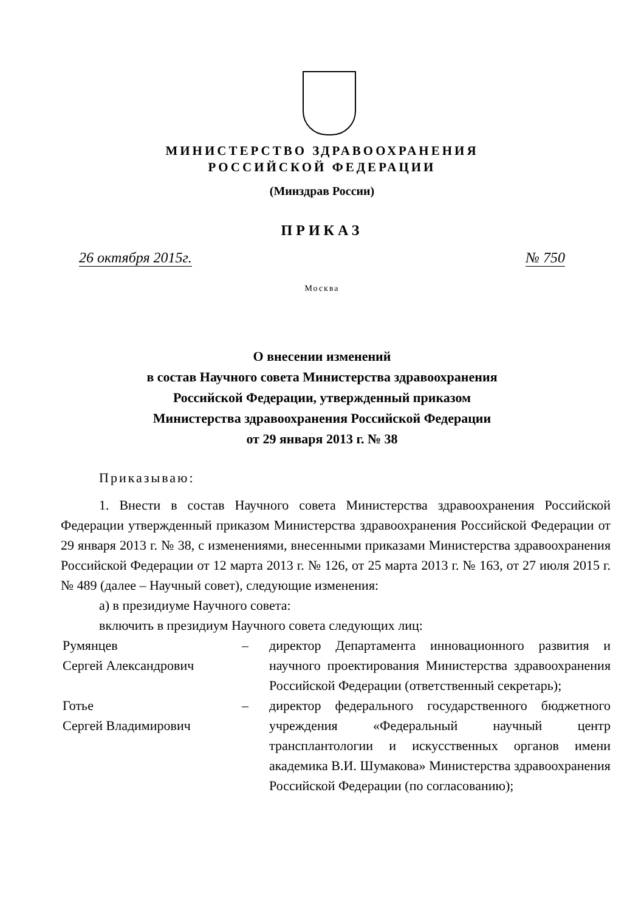МИНИСТЕРСТВО ЗДРАВООХРАНЕНИЯ
РОССИЙСКОЙ ФЕДЕРАЦИИ
(Минздрав России)
ПРИКАЗ
26 октября 2015г. № 750
Москва
О внесении изменений
в состав Научного совета Министерства здравоохранения
Российской Федерации, утвержденный приказом
Министерства здравоохранения Российской Федерации
от 29 января 2013 г. № 38
Приказываю:
1. Внести в состав Научного совета Министерства здравоохранения Российской Федерации утвержденный приказом Министерства здравоохранения Российской Федерации от 29 января 2013 г. № 38, с изменениями, внесенными приказами Министерства здравоохранения Российской Федерации от 12 марта 2013 г. № 126, от 25 марта 2013 г. № 163, от 27 июля 2015 г. № 489 (далее – Научный совет), следующие изменения:
а) в президиуме Научного совета:
включить в президиум Научного совета следующих лиц:
Румянцев
Сергей Александрович
– директор Департамента инновационного развития и научного проектирования Министерства здравоохранения Российской Федерации (ответственный секретарь);
Готье
Сергей Владимирович
– директор федерального государственного бюджетного учреждения «Федеральный научный центр трансплантологии и искусственных органов имени академика В.И. Шумакова» Министерства здравоохранения Российской Федерации (по согласованию);